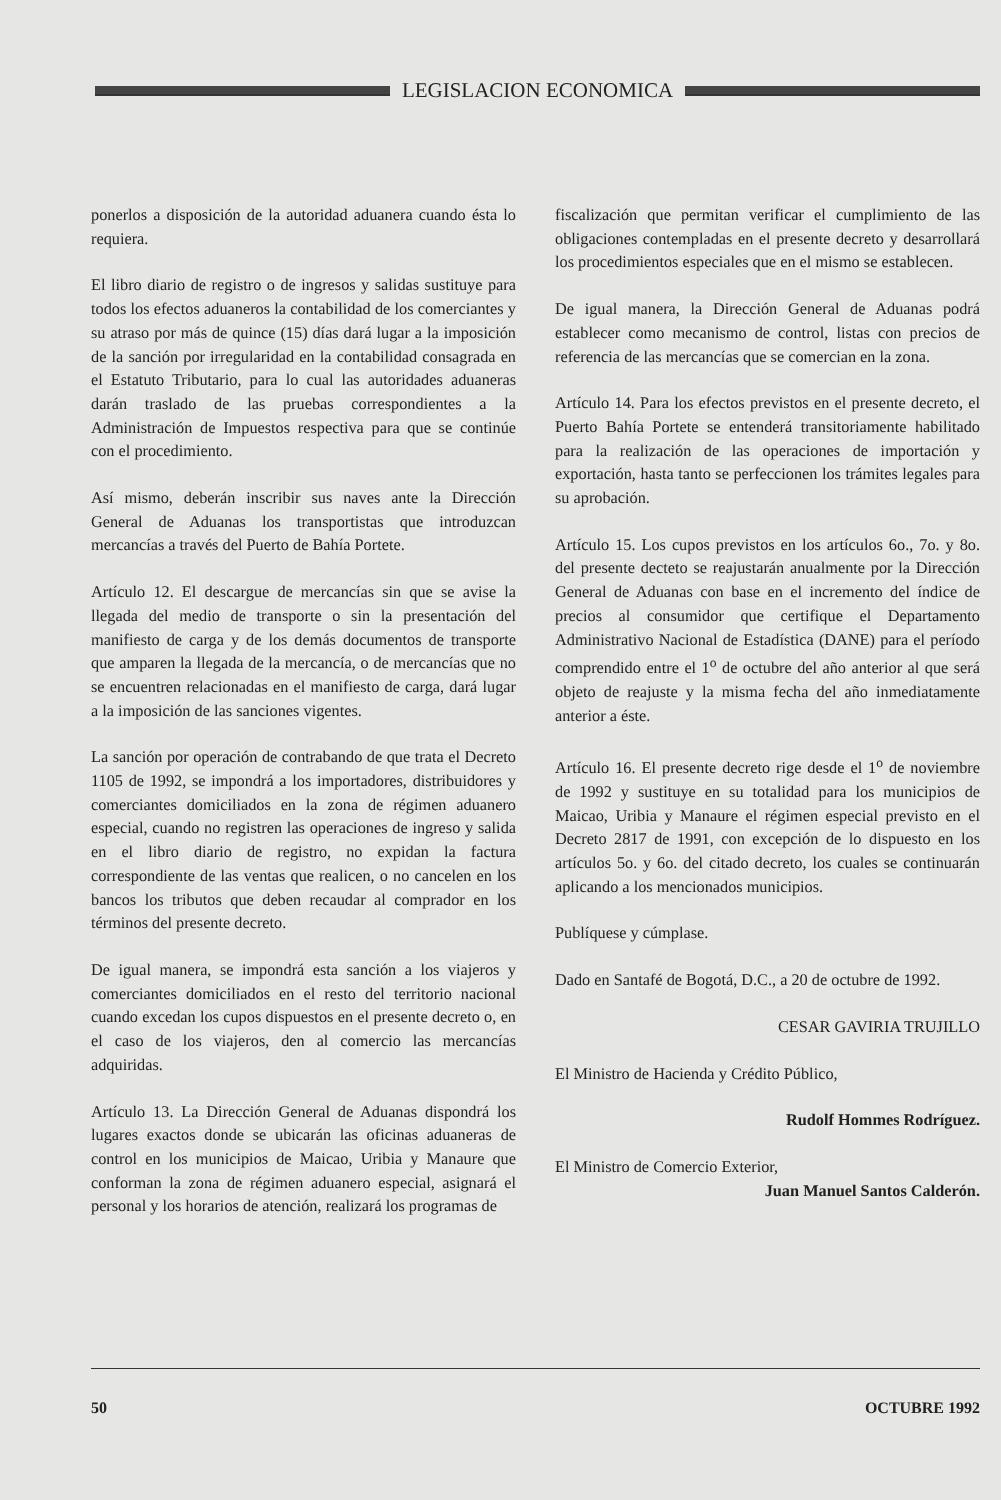LEGISLACION ECONOMICA
ponerlos a disposición de la autoridad aduanera cuando ésta lo requiera.
El libro diario de registro o de ingresos y salidas sustituye para todos los efectos aduaneros la contabilidad de los comerciantes y su atraso por más de quince (15) días dará lugar a la imposición de la sanción por irregularidad en la contabilidad consagrada en el Estatuto Tributario, para lo cual las autoridades aduaneras darán traslado de las pruebas correspondientes a la Administración de Impuestos respectiva para que se continúe con el procedimiento.
Así mismo, deberán inscribir sus naves ante la Dirección General de Aduanas los transportistas que introduzcan mercancías a través del Puerto de Bahía Portete.
Artículo 12. El descargue de mercancías sin que se avise la llegada del medio de transporte o sin la presentación del manifiesto de carga y de los demás documentos de transporte que amparen la llegada de la mercancía, o de mercancías que no se encuentren relacionadas en el manifiesto de carga, dará lugar a la imposición de las sanciones vigentes.
La sanción por operación de contrabando de que trata el Decreto 1105 de 1992, se impondrá a los importadores, distribuidores y comerciantes domiciliados en la zona de régimen aduanero especial, cuando no registren las operaciones de ingreso y salida en el libro diario de registro, no expidan la factura correspondiente de las ventas que realicen, o no cancelen en los bancos los tributos que deben recaudar al comprador en los términos del presente decreto.
De igual manera, se impondrá esta sanción a los viajeros y comerciantes domiciliados en el resto del territorio nacional cuando excedan los cupos dispuestos en el presente decreto o, en el caso de los viajeros, den al comercio las mercancías adquiridas.
Artículo 13. La Dirección General de Aduanas dispondrá los lugares exactos donde se ubicarán las oficinas aduaneras de control en los municipios de Maicao, Uribia y Manaure que conforman la zona de régimen aduanero especial, asignará el personal y los horarios de atención, realizará los programas de
fiscalización que permitan verificar el cumplimiento de las obligaciones contempladas en el presente decreto y desarrollará los procedimientos especiales que en el mismo se establecen.
De igual manera, la Dirección General de Aduanas podrá establecer como mecanismo de control, listas con precios de referencia de las mercancías que se comercian en la zona.
Artículo 14. Para los efectos previstos en el presente decreto, el Puerto Bahía Portete se entenderá transitoriamente habilitado para la realización de las operaciones de importación y exportación, hasta tanto se perfeccionen los trámites legales para su aprobación.
Artículo 15. Los cupos previstos en los artículos 6o., 7o. y 8o. del presente decteto se reajustarán anualmente por la Dirección General de Aduanas con base en el incremento del índice de precios al consumidor que certifique el Departamento Administrativo Nacional de Estadística (DANE) para el período comprendido entre el 1<sup>o</sup> de octubre del año anterior al que será objeto de reajuste y la misma fecha del año inmediatamente anterior a éste.
Artículo 16. El presente decreto rige desde el 1<sup>o</sup> de noviembre de 1992 y sustituye en su totalidad para los municipios de Maicao, Uribia y Manaure el régimen especial previsto en el Decreto 2817 de 1991, con excepción de lo dispuesto en los artículos 5o. y 6o. del citado decreto, los cuales se continuarán aplicando a los mencionados municipios.
Publíquese y cúmplase.
Dado en Santafé de Bogotá, D.C., a 20 de octubre de 1992.
CESAR GAVIRIA TRUJILLO
El Ministro de Hacienda y Crédito Público,
Rudolf Hommes Rodríguez.
El Ministro de Comercio Exterior,
Juan Manuel Santos Calderón.
50 OCTUBRE 1992